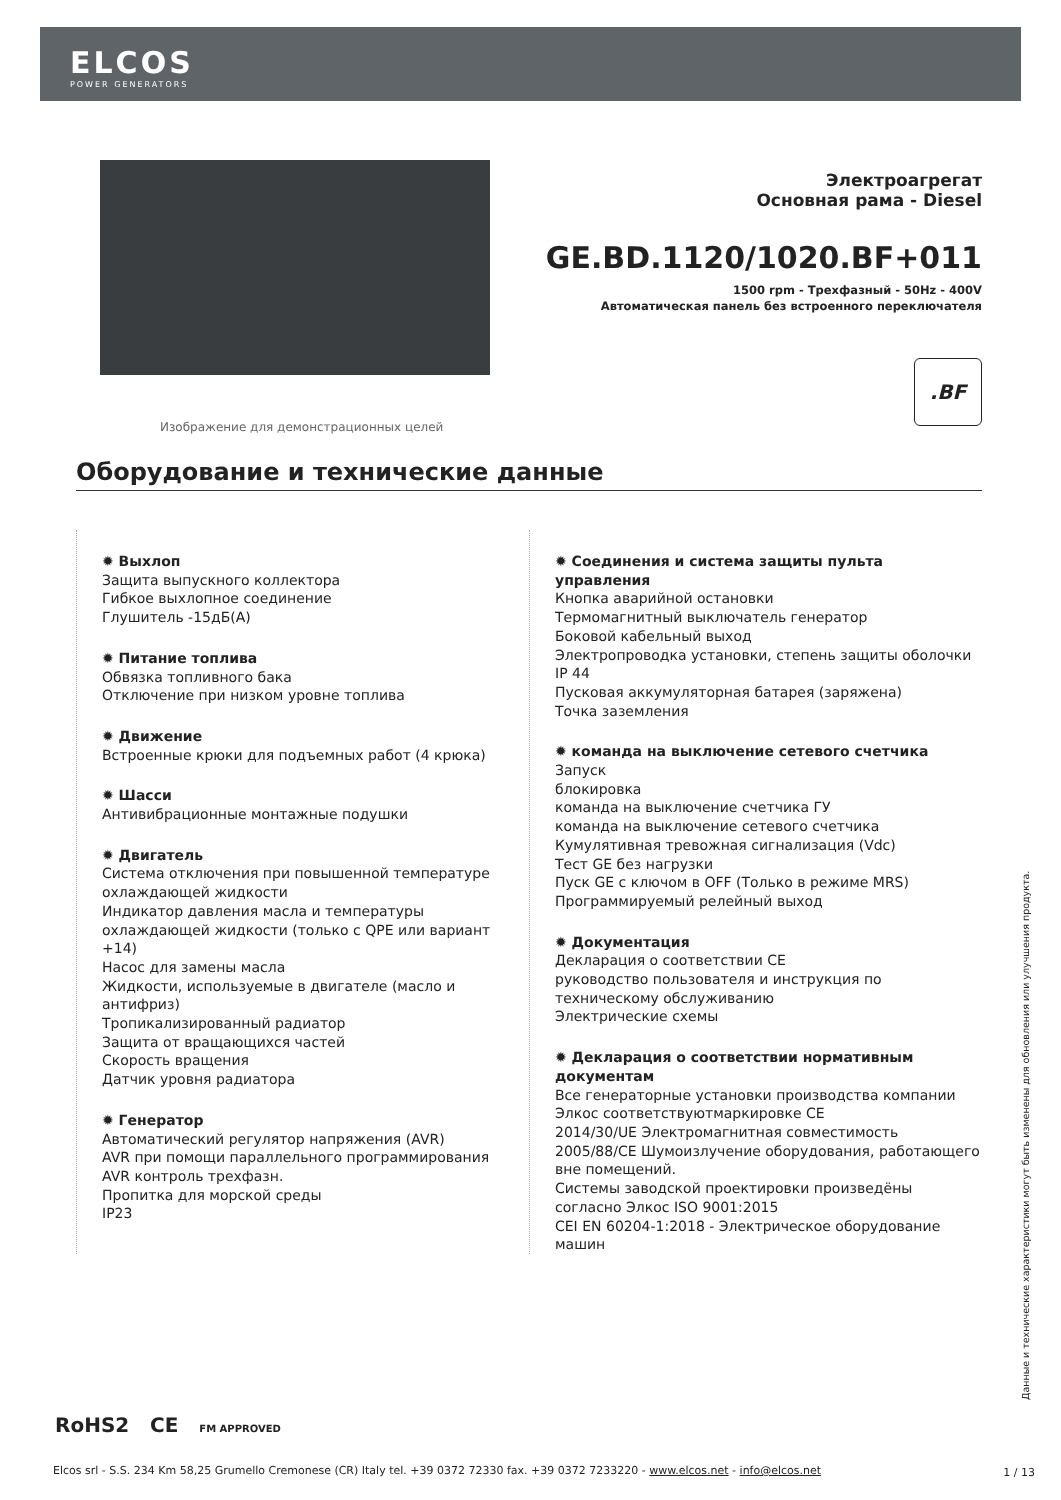ELCOS
POWER GENERATORS
Изображение для демонстрационных целей
Электроагрегат
Основная рама - Diesel
GE.BD.1120/1020.BF+011
1500 rpm - Трехфазный - 50Hz - 400V
Автоматическая панель без встроенного переключателя
.BF
Оборудование и технические данные
✹ Выхлоп
Защита выпускного коллектора
Гибкое выхлопное соединение
Глушитель -15дБ(A)
✹ Питание топлива
Обвязка топливного бака
Отключение при низком уровне топлива
✹ Движение
Встроенные крюки для подъемных работ (4 крюка)
✹ Шасси
Антивибрационные монтажные подушки
✹ Двигатель
Система отключения при повышенной температуре охлаждающей жидкости
Индикатор давления масла и температуры охлаждающей жидкости (только с QPE или вариант +14)
Насос для замены масла
Жидкости, используемые в двигателе (масло и антифриз)
Тропикализированный радиатор
Защита от вращающихся частей
Скорость вращения
Датчик уровня радиатора
✹ Генератор
Автоматический регулятор напряжения (AVR)
AVR при помощи параллельного программирования
AVR контроль трехфазн.
Пропитка для морской среды
IP23
✹ Соединения и система защиты пульта управления
Кнопка аварийной остановки
Термомагнитный выключатель генератор
Боковой кабельный выход
Электропроводка установки, степень защиты оболочки IP 44
Пусковая аккумуляторная батарея (заряжена)
Точка заземления
✹ команда на выключение сетевого счетчика
Запуск
блокировка
команда на выключение счетчика ГУ
команда на выключение сетевого счетчика
Кумулятивная тревожная сигнализация (Vdc)
Тест GE без нагрузки
Пуск GE с ключом в OFF (Только в режиме MRS)
Программируемый релейный выход
✹ Документация
Декларация о соответствии CE
руководство пользователя и инструкция по техническому обслуживанию
Электрические схемы
✹ Декларация о соответствии нормативным документам
Все генераторные установки производства компании Элкос соответствуютмаркировке CE
2014/30/UE Электромагнитная совместимость
2005/88/CE Шумоизлучение оборудования, работающего вне помещений.
Системы заводской проектировки произведёны согласно Элкос ISO 9001:2015
CEI EN 60204-1:2018 - Электрическое оборудование машин
Данные и технические характеристики могут быть изменены для обновления или улучшения продукта.
RoHS2 CE FM APPROVED
Elcos srl - S.S. 234 Km 58,25 Grumello Cremonese (CR) Italy tel. +39 0372 72330 fax. +39 0372 7233220 - www.elcos.net - info@elcos.net
1 / 13